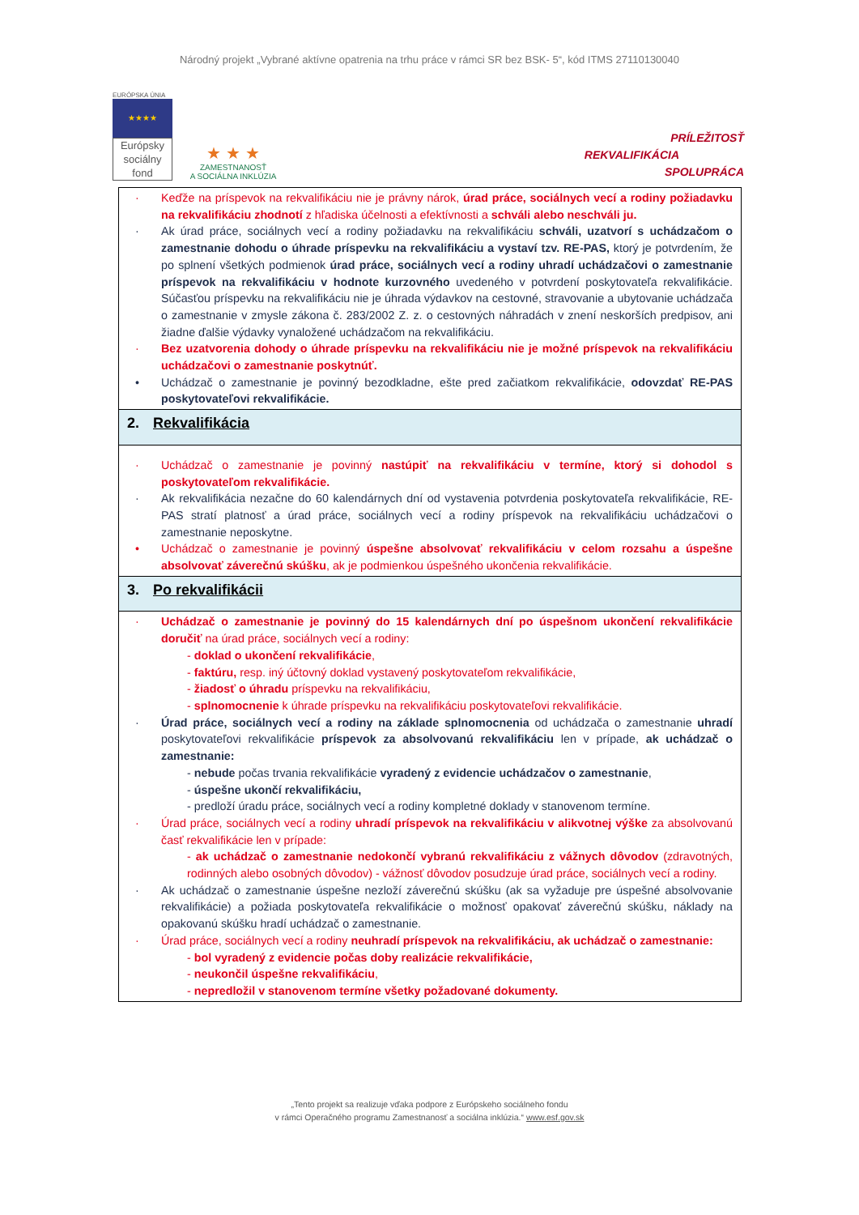Národný projekt „Vybrané aktívne opatrenia na trhu práce v rámci SR bez BSK- 5“, kód ITMS 27110130040
EURÓPSKA ÚNIA
★★★★
Európsky sociálny fond
★ ★ ★
ZAMESTNANOSŤ
A SOCIÁLNA INKLÚZIA
PRÍLEŽITOSŤ
REKVALIFIKÁCIA
SPOLUPRÁCA
| · Keďže na príspevok na rekvalifikáciu nie je právny nárok, úrad práce, sociálnych vecí a rodiny požiadavku na rekvalifikáciu zhodnotí z hľadiska účelnosti a efektívnosti a schváli alebo neschváli ju. · Ak úrad práce, sociálnych vecí a rodiny požiadavku na rekvalifikáciu schváli, uzatvorí s uchádzačom o zamestnanie dohodu o úhrade príspevku na rekvalifikáciu a vystaví tzv. RE-PAS, ktorý je potvrdením, že po splnení všetkých podmienok úrad práce, sociálnych vecí a rodiny uhradí uchádzačovi o zamestnanie príspevok na rekvalifikáciu v hodnote kurzovného uvedeného v potvrdení poskytovateľa rekvalifikácie. Súčasťou príspevku na rekvalifikáciu nie je úhrada výdavkov na cestovné, stravovanie a ubytovanie uchádzača o zamestnanie v zmysle zákona č. 283/2002 Z. z. o cestovných náhradách v znení neskorších predpisov, ani žiadne ďalšie výdavky vynaložené uchádzačom na rekvalifikáciu. · Bez uzatvorenia dohody o úhrade príspevku na rekvalifikáciu nie je možné príspevok na rekvalifikáciu uchádzačovi o zamestnanie poskytnúť. • Uchádzač o zamestnanie je povinný bezodkladne, ešte pred začiatkom rekvalifikácie, odovzdať RE-PAS poskytovateľovi rekvalifikácie. |
| 2. Rekvalifikácia |
| · Uchádzač o zamestnanie je povinný nastúpiť na rekvalifikáciu v termíne, ktorý si dohodol s poskytovateľom rekvalifikácie. · Ak rekvalifikácia nezačne do 60 kalendárnych dní od vystavenia potvrdenia poskytovateľa rekvalifikácie, RE-PAS stratí platnosť a úrad práce, sociálnych vecí a rodiny príspevok na rekvalifikáciu uchádzačovi o zamestnanie neposkytne. • Uchádzač o zamestnanie je povinný úspešne absolvovať rekvalifikáciu v celom rozsahu a úspešne absolvovať záverečnú skúšku , ak je podmienkou úspešného ukončenia rekvalifikácie. |
| 3. Po rekvalifikácii |
| · Uchádzač o zamestnanie je povinný do 15 kalendárnych dní po úspešnom ukončení rekvalifikácie doručiť na úrad práce, sociálnych vecí a rodiny: - doklad o ukončení rekvalifikácie , - faktúru, resp. iný účtovný doklad vystavený poskytovateľom rekvalifikácie, - žiadosť o úhradu príspevku na rekvalifikáciu, - splnomocnenie k úhrade príspevku na rekvalifikáciu poskytovateľovi rekvalifikácie. · Úrad práce, sociálnych vecí a rodiny na základe splnomocnenia od uchádzača o zamestnanie uhradí poskytovateľovi rekvalifikácie príspevok za absolvovanú rekvalifikáciu len v prípade, ak uchádzač o zamestnanie: - nebude počas trvania rekvalifikácie vyradený z evidencie uchádzačov o zamestnanie , - úspešne ukončí rekvalifikáciu, - predloží úradu práce, sociálnych vecí a rodiny kompletné doklady v stanovenom termíne. · Úrad práce, sociálnych vecí a rodiny uhradí príspevok na rekvalifikáciu v alikvotnej výške za absolvovanú časť rekvalifikácie len v prípade: - ak uchádzač o zamestnanie nedokončí vybranú rekvalifikáciu z vážnych dôvodov (zdravotných, rodinných alebo osobných dôvodov) - vážnosť dôvodov posudzuje úrad práce, sociálnych vecí a rodiny. · Ak uchádzač o zamestnanie úspešne nezloží záverečnú skúšku (ak sa vyžaduje pre úspešné absolvovanie rekvalifikácie) a požiada poskytovateľa rekvalifikácie o možnosť opakovať záverečnú skúšku, náklady na opakovanú skúšku hradí uchádzač o zamestnanie. · Úrad práce, sociálnych vecí a rodiny neuhradí príspevok na rekvalifikáciu, ak uchádzač o zamestnanie: - bol vyradený z evidencie počas doby realizácie rekvalifikácie, - neukončil úspešne rekvalifikáciu , - nepredložil v stanovenom termíne všetky požadované dokumenty. |
„Tento projekt sa realizuje vďaka podpore z Európskeho sociálneho fondu
v rámci Operačného programu Zamestnanosť a sociálna inklúzia.“ www.esf.gov.sk